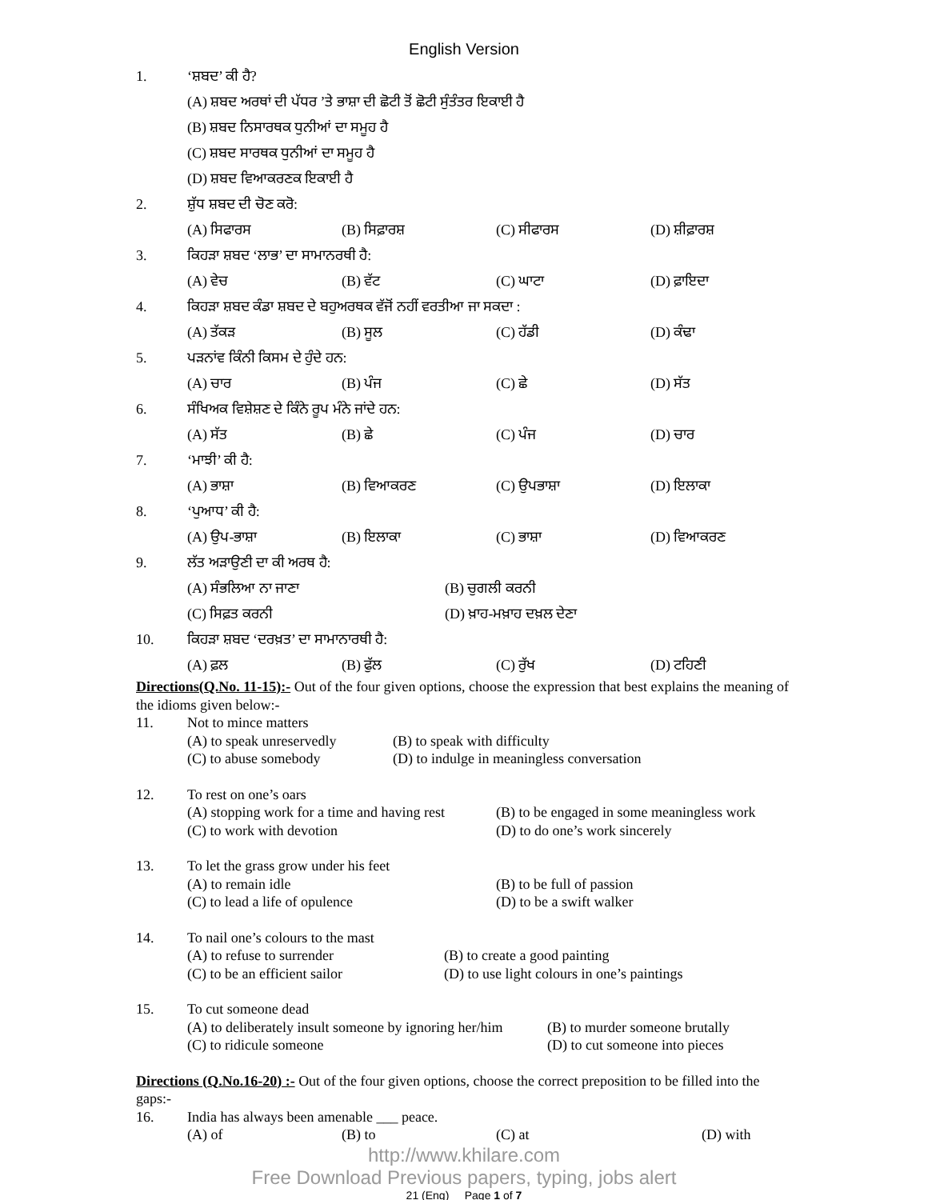English Version
1. ‘ਸ਼ਬਦ’ ਕੀ ਹੈ?
(A) ਸ਼ਬਦ ਅਰਥਾਂ ਦੀ ਪੱਧਰ ’ਤੇ ਭਾਸ਼ਾ ਦੀ ਛੋਟੀ ਤੋਂ ਛੋਟੀ ਸੁੰਤੰਤਰ ਇਕਾਈ ਹੈ
(B) ਸ਼ਬਦ ਨਿਸਾਰਥਕ ਧੁਨੀਆਂ ਦਾ ਸਮੂਹ ਹੈ
(C) ਸ਼ਬਦ ਸਾਰਥਕ ਧੁਨੀਆਂ ਦਾ ਸਮੂਹ ਹੈ
(D) ਸ਼ਬਦ ਵਿਆਕਰਣਕ ਇਕਾਈ ਹੈ
2. ਸ਼ੁੱਧ ਸ਼ਬਦ ਦੀ ਚੋਣ ਕਰੋ:
(A) ਸਿਫਾਰਸ (B) ਸਿਫ਼ਾਰਸ਼ (C) ਸੀਫਾਰਸ (D) ਸ਼ੀਫ਼ਾਰਸ਼
3. ਕਿਹੜਾ ਸ਼ਬਦ ‘ਲਾਭ’ ਦਾ ਸਾਮਾਨਰਥੀ ਹੈ:
(A) ਵੇਚ (B) ਵੱਟ (C) ਘਾਟਾ (D) ਫ਼ਾਇਦਾ
4. ਕਿਹੜਾ ਸ਼ਬਦ ਕੰਡਾ ਸ਼ਬਦ ਦੇ ਬਹੁਅਰਥਕ ਵੱਜੋਂ ਨਹੀਂ ਵਰਤੀਆ ਜਾ ਸਕਦਾ :
(A) ਤੱਕੜ (B) ਸੂਲ (C) ਹੱਡੀ (D) ਕੰਢਾ
5. ਪੜਨਾਂਵ ਕਿੰਨੀ ਕਿਸਮ ਦੇ ਹੁੰਦੇ ਹਨ:
(A) ਚਾਰ (B) ਪੰਜ (C) ਛੇ (D) ਸੱਤ
6. ਸੰਖਿਅਕ ਵਿਸ਼ੇਸ਼ਣ ਦੇ ਕਿੰਨੇ ਰੂਪ ਮੰਨੇ ਜਾਂਦੇ ਹਨ:
(A) ਸੱਤ (B) ਛੇ (C) ਪੰਜ (D) ਚਾਰ
7. ‘ਮਾਝੀ’ ਕੀ ਹੈ:
(A) ਭਾਸ਼ਾ (B) ਵਿਆਕਰਣ (C) ਉਪਭਾਸ਼ਾ (D) ਇਲਾਕਾ
8. ‘ਪੁਆਧ’ ਕੀ ਹੈ:
(A) ਉਪ-ਭਾਸ਼ਾ (B) ਇਲਾਕਾ (C) ਭਾਸ਼ਾ (D) ਵਿਆਕਰਣ
9. ਲੱਤ ਅੜਾਉਣੀ ਦਾ ਕੀ ਅਰਥ ਹੈ:
(A) ਸੰਭਲਿਆ ਨਾ ਜਾਣਾ (B) ਚੁਗਲੀ ਕਰਨੀ
(C) ਸਿਫ਼ਤ ਕਰਨੀ (D) ਖ਼ਾਹ-ਮਖ਼ਾਹ ਦਖ਼ਲ ਦੇਣਾ
10. ਕਿਹੜਾ ਸ਼ਬਦ ‘ਦਰਖ਼ਤ’ ਦਾ ਸਾਮਾਨਾਰਥੀ ਹੈ:
(A) ਫ਼ਲ (B) ਫੁੱਲ (C) ਰੁੱਖ (D) ਟਹਿਣੀ
Directions(Q.No. 11-15):- Out of the four given options, choose the expression that best explains the meaning of the idioms given below:-
11. Not to mince matters
(A) to speak unreservedly (B) to speak with difficulty (C) to abuse somebody (D) to indulge in meaningless conversation
12. To rest on one’s oars
(A) stopping work for a time and having rest (B) to be engaged in some meaningless work (C) to work with devotion (D) to do one’s work sincerely
13. To let the grass grow under his feet
(A) to remain idle (B) to be full of passion (C) to lead a life of opulence (D) to be a swift walker
14. To nail one’s colours to the mast
(A) to refuse to surrender (B) to create a good painting (C) to be an efficient sailor (D) to use light colours in one’s paintings
15. To cut someone dead
(A) to deliberately insult someone by ignoring her/him (B) to murder someone brutally (C) to ridicule someone (D) to cut someone into pieces
Directions (Q.No.16-20) :- Out of the four given options, choose the correct preposition to be filled into the gaps:-
16. India has always been amenable ___ peace.
(A) of (B) to (C) at (D) with
http://www.khilare.com
Free Download Previous papers, typing, jobs alert
21 (Eng) Page 1 of 7